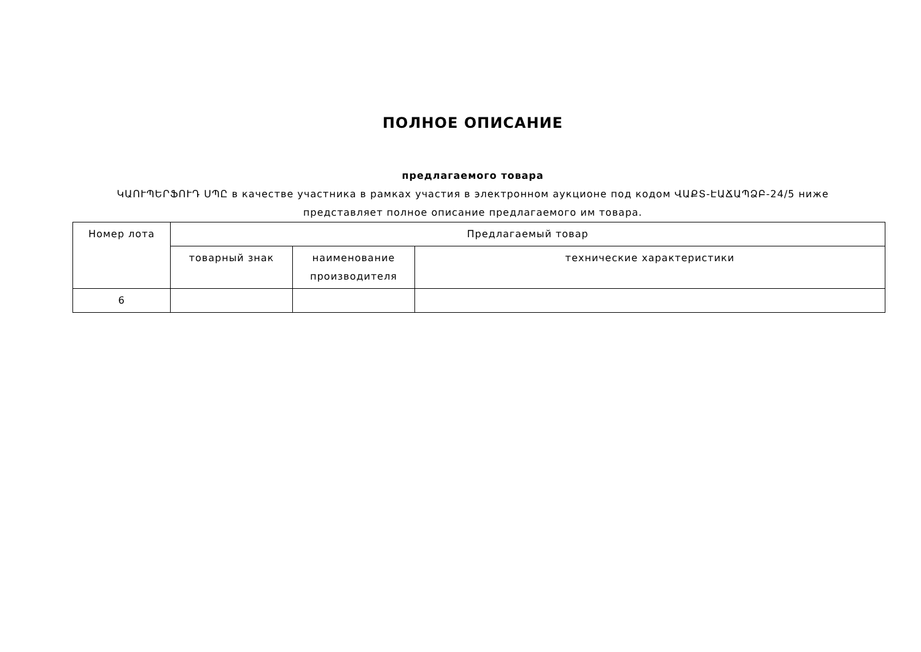ПОЛНОЕ ОПИСАНИЕ
предлагаемого товара
ԿԱՈՒՊԵՐՖՈՒԴ ՍՊԸ в качестве участника в рамках участия в электронном аукционе под кодом ՎԱՔՏ-ԷԱՃԱՊՁԲ-24/5 ниже представляет полное описание предлагаемого им товара.
| Номер лота | Предлагаемый товар | | |
| --- | --- | --- | --- |
| | товарный знак | наименование производителя | технические характеристики |
| 6 | | | |